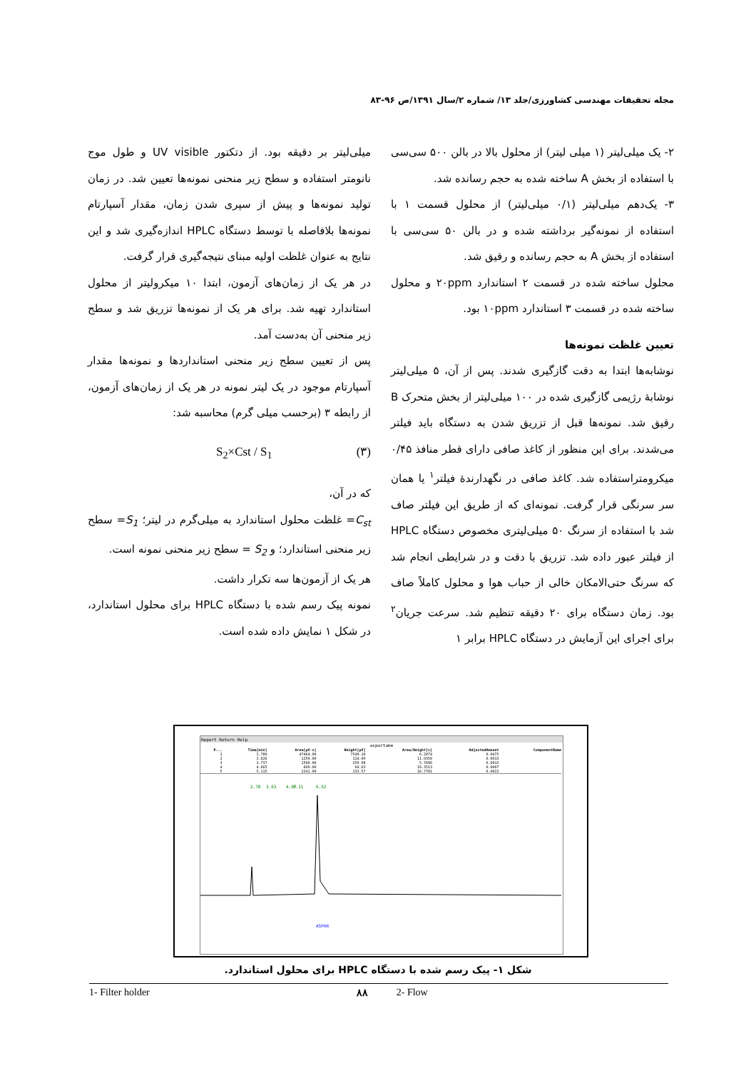مجله تحقیقات مهندسی کشاورزی/جلد ۱۳/ شماره ۲/سال ۱۳۹۱/ص ۹۶-۸۳
۲- یک میلی‌لیتر (۱ میلی لیتر) از محلول بالا در بالن ۵۰۰ سی‌سی با استفاده از بخش A ساخته شده به حجم رسانده شد.
۳- یک‌دهم میلی‌لیتر (۰/۱ میلی‌لیتر) از محلول قسمت ۱ با استفاده از نمونه‌گیر برداشته شده و در بالن ۵۰ سی‌سی با استفاده از بخش A به حجم رسانده و رقیق شد.
محلول ساخته شده در قسمت ۲ استاندارد ۲۰ppm و محلول ساخته شده در قسمت ۳ استاندارد ۱۰ppm بود.
تعیین غلظت نمونه‌ها
نوشابه‌ها ابتدا به دقت گازگیری شدند. پس از آن، ۵ میلی‌لیتر نوشابهٔ رژیمی گازگیری شده در ۱۰۰ میلی‌لیتر از بخش متحرک B رقیق شد. نمونه‌ها قبل از تزریق شدن به دستگاه باید فیلتر می‌شدند. برای این منظور از کاغذ صافی دارای قطر منافذ ۰/۴۵ میکرومتراستفاده شد. کاغذ صافی در نگهدارندهٔ فیلتر<sup>۱</sup> یا همان سر سرنگی قرار گرفت. نمونه‌ای که از طریق این فیلتر صاف شد با استفاده از سرنگ ۵۰ میلی‌لیتری مخصوص دستگاه HPLC از فیلتر عبور داده شد. تزریق با دقت و در شرایطی انجام شد که سرنگ حتی‌الامکان خالی از حباب هوا و محلول کاملاً صاف بود. زمان دستگاه برای ۲۰ دقیقه تنظیم شد. سرعت جریان<sup>۲</sup> برای اجرای این آزمایش در دستگاه HPLC برابر ۱
میلی‌لیتر بر دقیقه بود. از دتکتور UV visible و طول موج نانومتر استفاده و سطح زیر منحنی نمونه‌ها تعیین شد. در زمان تولید نمونه‌ها و پیش از سپری شدن زمان، مقدار آسپارتام نمونه‌ها بلافاصله با توسط دستگاه HPLC اندازه‌گیری شد و این نتایج به عنوان غلظت اولیه مبنای نتیجه‌گیری قرار گرفت.
در هر یک از زمان‌های آزمون، ابتدا ۱۰ میکرولیتر از محلول استاندارد تهیه شد. برای هر یک از نمونه‌ها تزریق شد و سطح زیر منحنی آن به‌دست آمد.
پس از تعیین سطح زیر منحنی استانداردها و نمونه‌ها مقدار آسپارتام موجود در یک لیتر نمونه در هر یک از زمان‌های آزمون، از رابطه ۳ (برحسب میلی گرم) محاسبه شد:
(۳) S<sub>2</sub>×Cst / S<sub>1</sub>
که در آن،
C<sub>st</sub>= غلظت محلول استاندارد به میلی‌گرم در لیتر؛ S<sub>1</sub>= سطح زیر منحنی استاندارد؛ و S<sub>2</sub> = سطح زیر منحنی نمونه است.
هر یک از آزمون‌ها سه تکرار داشت.
نمونه پیک رسم شده با دستگاه HPLC برای محلول استاندارد، در شکل ۱ نمایش داده شده است.
Report Return Help
aspartame
| P... | Time[min] | Area[µV·s] | Height[µV] | Area/Height[s] | AdjustedAmount | ComponentName |
| --- | --- | --- | --- | --- | --- | --- |
| 1 | 2.780 | 47464.00 | 7549.10 | 6.2874 | 0.0475 | |
| 2 | 3.626 | 1259.00 | 114.09 | 11.0350 | 0.0013 | |
| 3 | 3.737 | 1500.00 | 259.98 | 5.7696 | 0.0015 | |
| 4 | 4.665 | 669.00 | 64.63 | 10.3513 | 0.0007 | |
| 5 | 5.115 | 2241.00 | 133.57 | 16.7781 | 0.0022 | |
2.78
3.63
4.67
5.11
6.52
ASPAR
شکل ۱- پیک رسم شده با دستگاه HPLC برای محلول استاندارد.
1- Filter holder ۸۸ 2- Flow